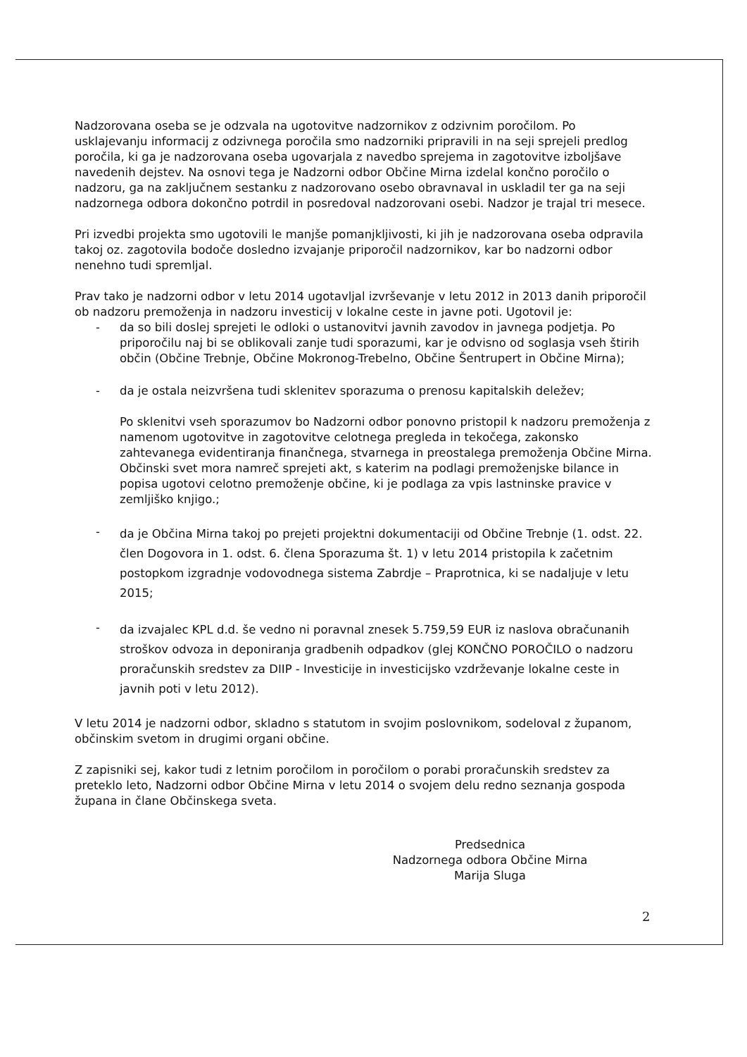Nadzorovana oseba se je odzvala na ugotovitve nadzornikov z odzivnim poročilom. Po usklajevanju informacij z odzivnega poročila smo nadzorniki pripravili in na seji sprejeli predlog poročila, ki ga je nadzorovana oseba ugovarjala z navedbo sprejema in zagotovitve izboljšave navedenih dejstev. Na osnovi tega je Nadzorni odbor Občine Mirna izdelal končno poročilo o nadzoru, ga na zaključnem sestanku z nadzorovano osebo obravnaval in uskladil ter ga na seji nadzornega odbora dokončno potrdil in posredoval nadzorovani osebi. Nadzor je trajal tri mesece.
Pri izvedbi projekta smo ugotovili le manjše pomanjkljivosti, ki jih je nadzorovana oseba odpravila takoj oz. zagotovila bodoče dosledno izvajanje priporočil nadzornikov, kar bo nadzorni odbor nenehno tudi spremljal.
Prav tako je nadzorni odbor v letu 2014 ugotavljal izvrševanje v letu 2012 in 2013 danih priporočil ob nadzoru premoženja in nadzoru investicij v lokalne ceste in javne poti. Ugotovil je:
- da so bili doslej sprejeti le odloki o ustanovitvi javnih zavodov in javnega podjetja. Po priporočilu naj bi se oblikovali zanje tudi sporazumi, kar je odvisno od soglasja vseh štirih občin (Občine Trebnje, Občine Mokronog-Trebelno, Občine Šentrupert in Občine Mirna);
- da je ostala neizvršena tudi sklenitev sporazuma o prenosu kapitalskih deležev;
Po sklenitvi vseh sporazumov bo Nadzorni odbor ponovno pristopil k nadzoru premoženja z namenom ugotovitve in zagotovitve celotnega pregleda in tekočega, zakonsko zahtevanega evidentiranja finančnega, stvarnega in preostalega premoženja Občine Mirna.
Občinski svet mora namreč sprejeti akt, s katerim na podlagi premoženjske bilance in popisa ugotovi celotno premoženje občine, ki je podlaga za vpis lastninske pravice v zemljiško knjigo.;
- da je Občina Mirna takoj po prejeti projektni dokumentaciji od Občine Trebnje (1. odst. 22. člen Dogovora in 1. odst. 6. člena Sporazuma št. 1) v letu 2014 pristopila k začetnim postopkom izgradnje vodovodnega sistema Zabrdje – Praprotnica, ki se nadaljuje v letu 2015;
- da izvajalec KPL d.d. še vedno ni poravnal znesek 5.759,59 EUR iz naslova obračunanih stroškov odvoza in deponiranja gradbenih odpadkov (glej KONČNO POROČILO o nadzoru proračunskih sredstev za DIIP - Investicije in investicijsko vzdrževanje lokalne ceste in javnih poti v letu 2012).
V letu 2014 je nadzorni odbor, skladno s statutom in svojim poslovnikom, sodeloval z županom, občinskim svetom in drugimi organi občine.
Z zapisniki sej, kakor tudi z letnim poročilom in poročilom o porabi proračunskih sredstev za preteklo leto, Nadzorni odbor Občine Mirna v letu 2014 o svojem delu redno seznanja gospoda župana in člane Občinskega sveta.
Predsednica
Nadzornega odbora Občine Mirna
Marija Sluga
2